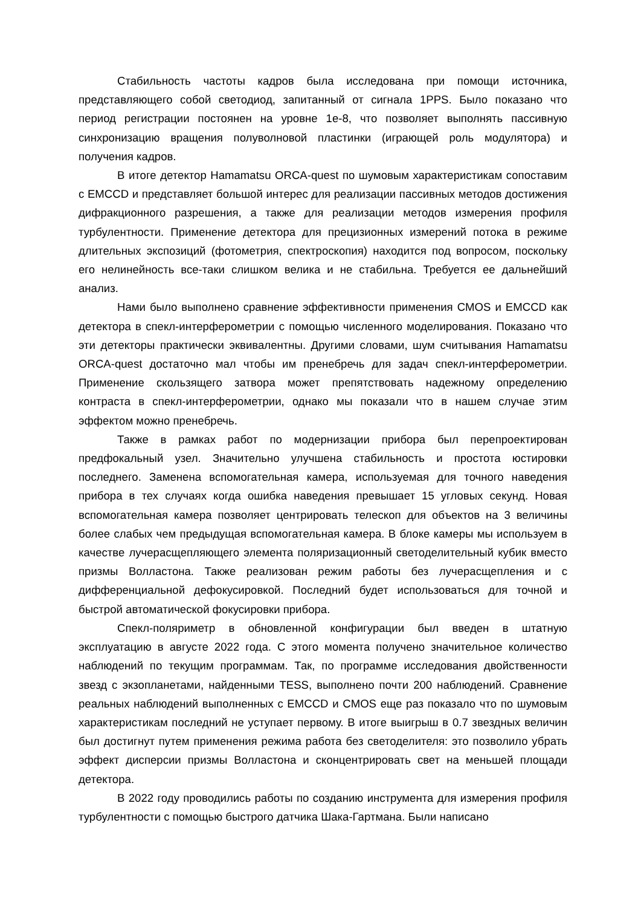Стабильность частоты кадров была исследована при помощи источника, представляющего собой светодиод, запитанный от сигнала 1PPS. Было показано что период регистрации постоянен на уровне 1e-8, что позволяет выполнять пассивную синхронизацию вращения полуволновой пластинки (играющей роль модулятора) и получения кадров.
В итоге детектор Hamamatsu ORCA-quest по шумовым характеристикам сопоставим с EMCCD и представляет большой интерес для реализации пассивных методов достижения дифракционного разрешения, а также для реализации методов измерения профиля турбулентности. Применение детектора для прецизионных измерений потока в режиме длительных экспозиций (фотометрия, спектроскопия) находится под вопросом, поскольку его нелинейность все-таки слишком велика и не стабильна. Требуется ее дальнейший анализ.
Нами было выполнено сравнение эффективности применения CMOS и EMCCD как детектора в спекл-интерферометрии с помощью численного моделирования. Показано что эти детекторы практически эквивалентны. Другими словами, шум считывания Hamamatsu ORCA-quest достаточно мал чтобы им пренебречь для задач спекл-интерферометрии. Применение скользящего затвора может препятствовать надежному определению контраста в спекл-интерферометрии, однако мы показали что в нашем случае этим эффектом можно пренебречь.
Также в рамках работ по модернизации прибора был перепроектирован предфокальный узел. Значительно улучшена стабильность и простота юстировки последнего. Заменена вспомогательная камера, используемая для точного наведения прибора в тех случаях когда ошибка наведения превышает 15 угловых секунд. Новая вспомогательная камера позволяет центрировать телескоп для объектов на 3 величины более слабых чем предыдущая вспомогательная камера. В блоке камеры мы используем в качестве лучерасщепляющего элемента поляризационный светоделительный кубик вместо призмы Волластона. Также реализован режим работы без лучерасщепления и с дифференциальной дефокусировкой. Последний будет использоваться для точной и быстрой автоматической фокусировки прибора.
Спекл-поляриметр в обновленной конфигурации был введен в штатную эксплуатацию в августе 2022 года. С этого момента получено значительное количество наблюдений по текущим программам. Так, по программе исследования двойственности звезд с экзопланетами, найденными TESS, выполнено почти 200 наблюдений. Сравнение реальных наблюдений выполненных с EMCCD и CMOS еще раз показало что по шумовым характеристикам последний не уступает первому. В итоге выигрыш в 0.7 звездных величин был достигнут путем применения режима работа без светоделителя: это позволило убрать эффект дисперсии призмы Волластона и сконцентрировать свет на меньшей площади детектора.
В 2022 году проводились работы по созданию инструмента для измерения профиля турбулентности с помощью быстрого датчика Шака-Гартмана. Были написано